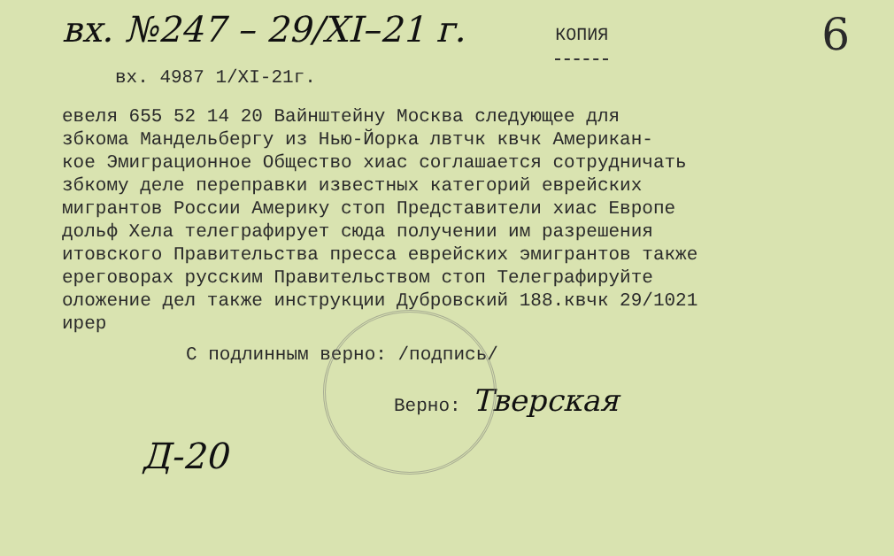вх. №247 – 29/XI–21 г.
КОПИЯ
6
вх. 4987 1/XI-21г.
евеля 655 52 14 20 Вайнштейну Москва следующее для збкома Мандельбергу из Нью-Йорка лвтчк квчк Американ- кое Эмиграционное Общество хиас соглашается сотрудничать збкому деле переправки известных категорий еврейских мигрантов России Америку стоп Представители хиас Европе дольф Хела телеграфирует сюда получении им разрешения итовского Правительства пресса еврейских эмигрантов также ереговорах русским Правительством стоп Телеграфируйте оложение дел также инструкции Дубровский 188.квчк 29/1021 ирер
С подлинным верно: /подпись/
Верно: Тверская
Д-20